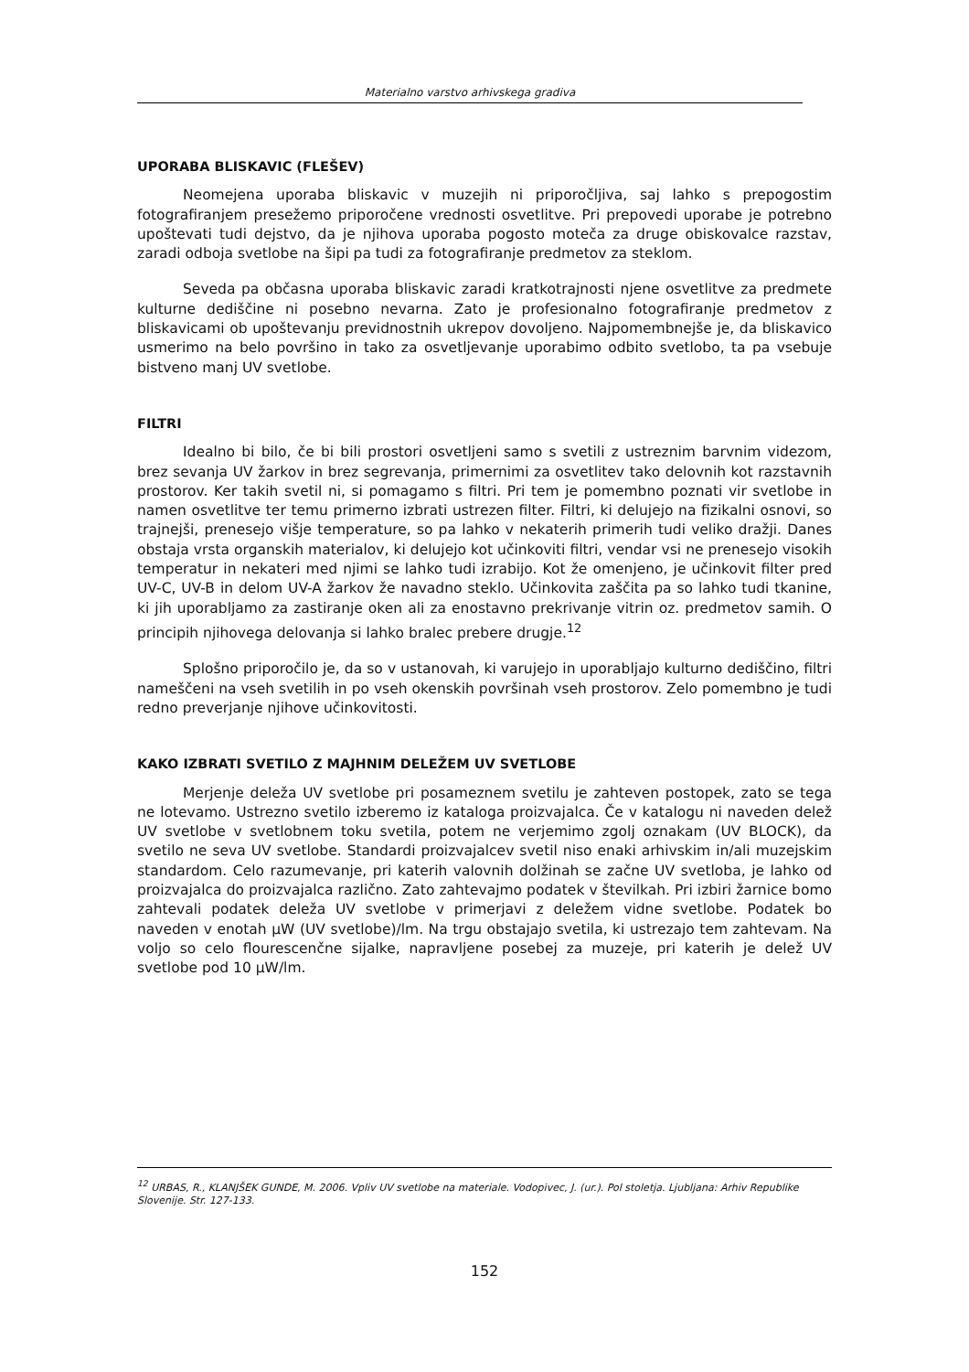Materialno varstvo arhivskega gradiva
UPORABA BLISKAVIC (FLEŠEV)
Neomejena uporaba bliskavic v muzejih ni priporočljiva, saj lahko s prepogostim fotografiranjem presežemo priporočene vrednosti osvetlitve. Pri prepovedi uporabe je potrebno upoštevati tudi dejstvo, da je njihova uporaba pogosto moteča za druge obiskovalce razstav, zaradi odboja svetlobe na šipi pa tudi za fotografiranje predmetov za steklom.
Seveda pa občasna uporaba bliskavic zaradi kratkotrajnosti njene osvetlitve za predmete kulturne dediščine ni posebno nevarna. Zato je profesionalno fotografiranje predmetov z bliskavicami ob upoštevanju previdnostnih ukrepov dovoljeno. Najpomembnejše je, da bliskavico usmerimo na belo površino in tako za osvetljevanje uporabimo odbito svetlobo, ta pa vsebuje bistveno manj UV svetlobe.
FILTRI
Idealno bi bilo, če bi bili prostori osvetljeni samo s svetili z ustreznim barvnim videzom, brez sevanja UV žarkov in brez segrevanja, primernimi za osvetlitev tako delovnih kot razstavnih prostorov. Ker takih svetil ni, si pomagamo s filtri. Pri tem je pomembno poznati vir svetlobe in namen osvetlitve ter temu primerno izbrati ustrezen filter. Filtri, ki delujejo na fizikalni osnovi, so trajnejši, prenesejo višje temperature, so pa lahko v nekaterih primerih tudi veliko dražji. Danes obstaja vrsta organskih materialov, ki delujejo kot učinkoviti filtri, vendar vsi ne prenesejo visokih temperatur in nekateri med njimi se lahko tudi izrabijo. Kot že omenjeno, je učinkovit filter pred UV-C, UV-B in delom UV-A žarkov že navadno steklo. Učinkovita zaščita pa so lahko tudi tkanine, ki jih uporabljamo za zastiranje oken ali za enostavno prekrivanje vitrin oz. predmetov samih. O principih njihovega delovanja si lahko bralec prebere drugje.<sup>12</sup>
Splošno priporočilo je, da so v ustanovah, ki varujejo in uporabljajo kulturno dediščino, filtri nameščeni na vseh svetilih in po vseh okenskih površinah vseh prostorov. Zelo pomembno je tudi redno preverjanje njihove učinkovitosti.
KAKO IZBRATI SVETILO Z MAJHNIM DELEŽEM UV SVETLOBE
Merjenje deleža UV svetlobe pri posameznem svetilu je zahteven postopek, zato se tega ne lotevamo. Ustrezno svetilo izberemo iz kataloga proizvajalca. Če v katalogu ni naveden delež UV svetlobe v svetlobnem toku svetila, potem ne verjemimo zgolj oznakam (UV BLOCK), da svetilo ne seva UV svetlobe. Standardi proizvajalcev svetil niso enaki arhivskim in/ali muzejskim standardom. Celo razumevanje, pri katerih valovnih dolžinah se začne UV svetloba, je lahko od proizvajalca do proizvajalca različno. Zato zahtevajmo podatek v številkah. Pri izbiri žarnice bomo zahtevali podatek deleža UV svetlobe v primerjavi z deležem vidne svetlobe. Podatek bo naveden v enotah μW (UV svetlobe)/lm. Na trgu obstajajo svetila, ki ustrezajo tem zahtevam. Na voljo so celo flourescenčne sijalke, napravljene posebej za muzeje, pri katerih je delež UV svetlobe pod 10 μW/lm.
<sup>12</sup> URBAS, R., KLANJŠEK GUNDE, M. 2006. Vpliv UV svetlobe na materiale. Vodopivec, J. (ur.). Pol stoletja. Ljubljana: Arhiv Republike Slovenije. Str. 127-133.
152